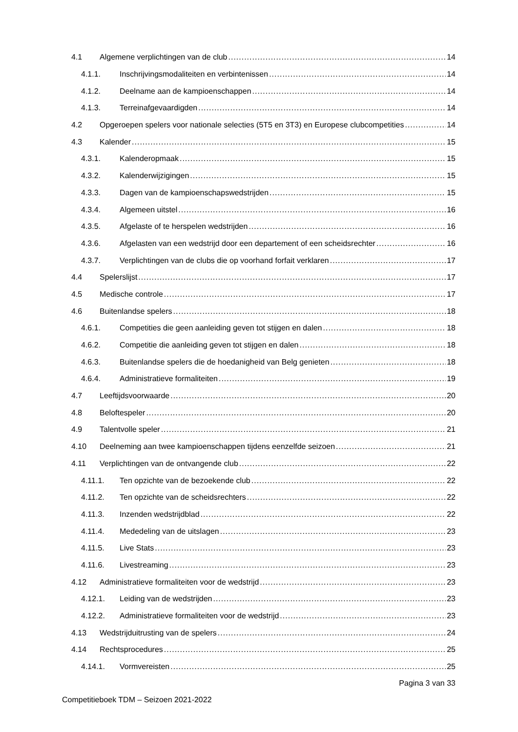4.1 Algemene verplichtingen van de club 14
4.1.1. Inschrijvingsmodaliteiten en verbintenissen 14
4.1.2. Deelname aan de kampioenschappen 14
4.1.3. Terreinafgevaardigden 14
4.2 Opgeroepen spelers voor nationale selecties (5T5 en 3T3) en Europese clubcompetities 14
4.3 Kalender 15
4.3.1. Kalenderopmaak 15
4.3.2. Kalenderwijzigingen 15
4.3.3. Dagen van de kampioenschapswedstrijden 15
4.3.4. Algemeen uitstel 16
4.3.5. Afgelaste of te herspelen wedstrijden 16
4.3.6. Afgelasten van een wedstrijd door een departement of een scheidsrechter 16
4.3.7. Verplichtingen van de clubs die op voorhand forfait verklaren 17
4.4 Spelerslijst 17
4.5 Medische controle 17
4.6 Buitenlandse spelers 18
4.6.1. Competities die geen aanleiding geven tot stijgen en dalen 18
4.6.2. Competitie die aanleiding geven tot stijgen en dalen 18
4.6.3. Buitenlandse spelers die de hoedanigheid van Belg genieten 18
4.6.4. Administratieve formaliteiten 19
4.7 Leeftijdsvoorwaarde 20
4.8 Beloftespeler 20
4.9 Talentvolle speler 21
4.10 Deelneming aan twee kampioenschappen tijdens eenzelfde seizoen 21
4.11 Verplichtingen van de ontvangende club 22
4.11.1. Ten opzichte van de bezoekende club 22
4.11.2. Ten opzichte van de scheidsrechters 22
4.11.3. Inzenden wedstrijdblad 22
4.11.4. Mededeling van de uitslagen 23
4.11.5. Live Stats 23
4.11.6. Livestreaming 23
4.12 Administratieve formaliteiten voor de wedstrijd 23
4.12.1. Leiding van de wedstrijden 23
4.12.2. Administratieve formaliteiten voor de wedstrijd 23
4.13 Wedstrijduitrusting van de spelers 24
4.14 Rechtsprocedures 25
4.14.1. Vormvereisten 25
Pagina 3 van 33
Competitieboek TDM – Seizoen 2021-2022